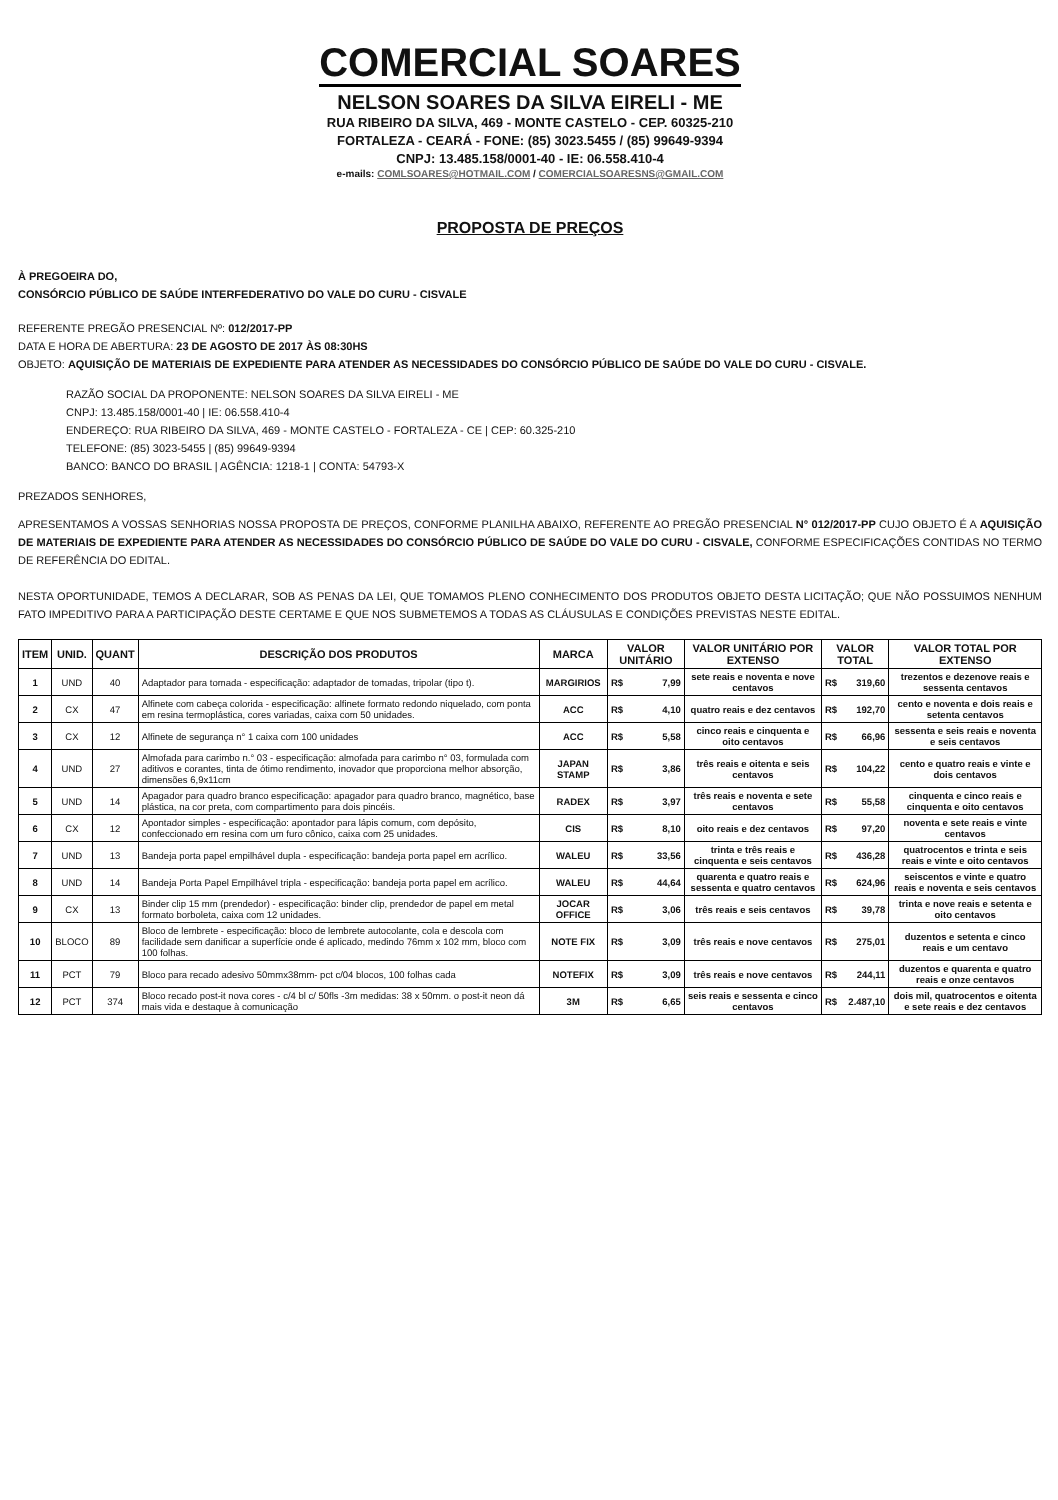COMERCIAL SOARES
NELSON SOARES DA SILVA EIRELI - ME
RUA RIBEIRO DA SILVA, 469 - MONTE CASTELO - CEP. 60325-210
FORTALEZA - CEARÁ - FONE: (85) 3023.5455 / (85) 99649-9394
CNPJ: 13.485.158/0001-40 - IE: 06.558.410-4
e-mails: COMLSOARES@HOTMAIL.COM / COMERCIALSOARESNS@GMAIL.COM
PROPOSTA DE PREÇOS
À PREGOEIRA DO,
CONSÓRCIO PÚBLICO DE SAÚDE INTERFEDERATIVO DO VALE DO CURU - CISVALE
REFERENTE PREGÃO PRESENCIAL Nº: 012/2017-PP
DATA E HORA DE ABERTURA: 23 DE AGOSTO DE 2017 ÀS 08:30HS
OBJETO: AQUISIÇÃO DE MATERIAIS DE EXPEDIENTE PARA ATENDER AS NECESSIDADES DO CONSÓRCIO PÚBLICO DE SAÚDE DO VALE DO CURU - CISVALE.
RAZÃO SOCIAL DA PROPONENTE: NELSON SOARES DA SILVA EIRELI - ME
CNPJ: 13.485.158/0001-40 | IE: 06.558.410-4
ENDEREÇO: RUA RIBEIRO DA SILVA, 469 - MONTE CASTELO - FORTALEZA - CE | CEP: 60.325-210
TELEFONE: (85) 3023-5455 | (85) 99649-9394
BANCO: BANCO DO BRASIL | AGÊNCIA: 1218-1 | CONTA: 54793-X
PREZADOS SENHORES,
APRESENTAMOS A VOSSAS SENHORIAS NOSSA PROPOSTA DE PREÇOS, CONFORME PLANILHA ABAIXO, REFERENTE AO PREGÃO PRESENCIAL N° 012/2017-PP CUJO OBJETO É A AQUISIÇÃO DE MATERIAIS DE EXPEDIENTE PARA ATENDER AS NECESSIDADES DO CONSÓRCIO PÚBLICO DE SAÚDE DO VALE DO CURU - CISVALE, CONFORME ESPECIFICAÇÕES CONTIDAS NO TERMO DE REFERÊNCIA DO EDITAL.
NESTA OPORTUNIDADE, TEMOS A DECLARAR, SOB AS PENAS DA LEI, QUE TOMAMOS PLENO CONHECIMENTO DOS PRODUTOS OBJETO DESTA LICITAÇÃO; QUE NÃO POSSUIMOS NENHUM FATO IMPEDITIVO PARA A PARTICIPAÇÃO DESTE CERTAME E QUE NOS SUBMETEMOS A TODAS AS CLÁUSULAS E CONDIÇÕES PREVISTAS NESTE EDITAL.
| ITEM | UNID. | QUANT | DESCRIÇÃO DOS PRODUTOS | MARCA | VALOR UNITÁRIO | VALOR UNITÁRIO POR EXTENSO | VALOR TOTAL | VALOR TOTAL POR EXTENSO |
| --- | --- | --- | --- | --- | --- | --- | --- | --- |
| 1 | UND | 40 | Adaptador para tomada - especificação: adaptador de tomadas, tripolar (tipo t). | MARGIRIOS | R$ 7,99 | sete reais e noventa e nove centavos | R$ 319,60 | trezentos e dezenove reais e sessenta centavos |
| 2 | CX | 47 | Alfinete com cabeça colorida - especificação: alfinete formato redondo niquelado, com ponta em resina termoplástica, cores variadas, caixa com 50 unidades. | ACC | R$ 4,10 | quatro reais e dez centavos | R$ 192,70 | cento e noventa e dois reais e setenta centavos |
| 3 | CX | 12 | Alfinete de segurança n° 1 caixa com 100 unidades | ACC | R$ 5,58 | cinco reais e cinquenta e oito centavos | R$ 66,96 | sessenta e seis reais e noventa e seis centavos |
| 4 | UND | 27 | Almofada para carimbo n.° 03 - especificação: almofada para carimbo n° 03, formulada com aditivos e corantes, tinta de ótimo rendimento, inovador que proporciona melhor absorção, dimensões 6,9x11cm | JAPAN STAMP | R$ 3,86 | três reais e oitenta e seis centavos | R$ 104,22 | cento e quatro reais e vinte e dois centavos |
| 5 | UND | 14 | Apagador para quadro branco especificação: apagador para quadro branco, magnético, base plástica, na cor preta, com compartimento para dois pincéis. | RADEX | R$ 3,97 | três reais e noventa e sete centavos | R$ 55,58 | cinquenta e cinco reais e cinquenta e oito centavos |
| 6 | CX | 12 | Apontador simples - especificação: apontador para lápis comum, com depósito, confeccionado em resina com um furo cônico, caixa com 25 unidades. | CIS | R$ 8,10 | oito reais e dez centavos | R$ 97,20 | noventa e sete reais e vinte centavos |
| 7 | UND | 13 | Bandeja porta papel empilhável dupla - especificação: bandeja porta papel em acrílico. | WALEU | R$ 33,56 | trinta e três reais e cinquenta e seis centavos | R$ 436,28 | quatrocentos e trinta e seis reais e vinte e oito centavos |
| 8 | UND | 14 | Bandeja Porta Papel Empilhável tripla - especificação: bandeja porta papel em acrílico. | WALEU | R$ 44,64 | quarenta e quatro reais e sessenta e quatro centavos | R$ 624,96 | seiscentos e vinte e quatro reais e noventa e seis centavos |
| 9 | CX | 13 | Binder clip 15 mm (prendedor) - especificação: binder clip, prendedor de papel em metal formato borboleta, caixa com 12 unidades. | JOCAR OFFICE | R$ 3,06 | três reais e seis centavos | R$ 39,78 | trinta e nove reais e setenta e oito centavos |
| 10 | BLOCO | 89 | Bloco de lembrete - especificação: bloco de lembrete autocolante, cola e descola com facilidade sem danificar a superfície onde é aplicado, medindo 76mm x 102 mm, bloco com 100 folhas. | NOTE FIX | R$ 3,09 | três reais e nove centavos | R$ 275,01 | duzentos e setenta e cinco reais e um centavo |
| 11 | PCT | 79 | Bloco para recado adesivo 50mmx38mm- pct c/04 blocos, 100 folhas cada | NOTEFIX | R$ 3,09 | três reais e nove centavos | R$ 244,11 | duzentos e quarenta e quatro reais e onze centavos |
| 12 | PCT | 374 | Bloco recado post-it nova cores - c/4 bl c/ 50fls -3m medidas: 38 x 50mm. o post-it neon dá mais vida e destaque à comunicação | 3M | R$ 6,65 | seis reais e sessenta e cinco centavos | R$ 2.487,10 | dois mil, quatrocentos e oitenta e sete reais e dez centavos |